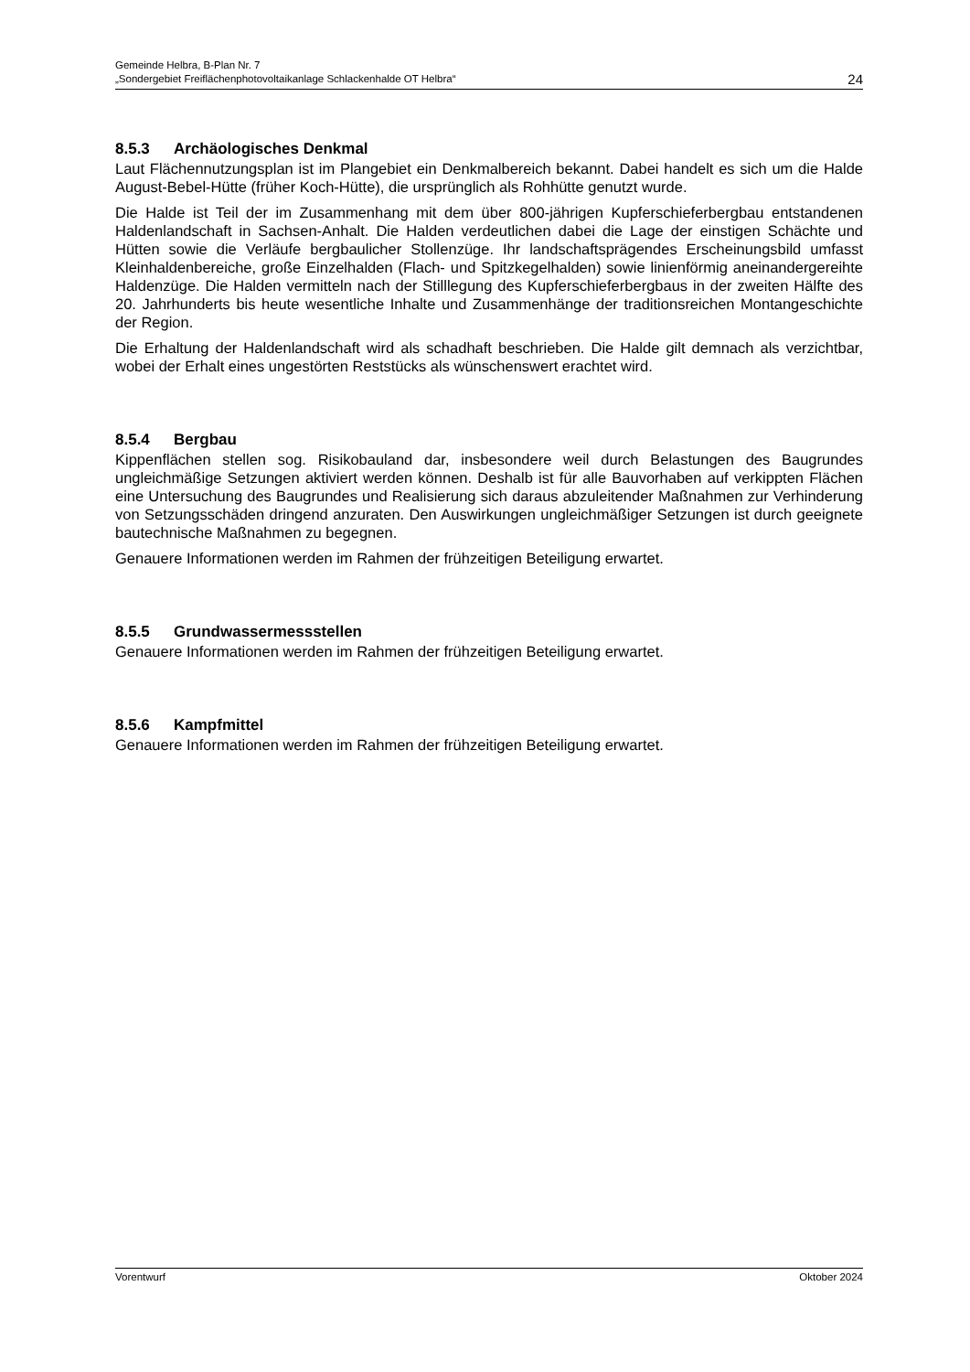Gemeinde Helbra, B-Plan Nr. 7
„Sondergebiet Freiflächenphotovoltaikanlage Schlackenhalde OT Helbra“
24
8.5.3 Archäologisches Denkmal
Laut Flächennutzungsplan ist im Plangebiet ein Denkmalbereich bekannt. Dabei handelt es sich um die Halde August-Bebel-Hütte (früher Koch-Hütte), die ursprünglich als Rohhütte genutzt wurde.
Die Halde ist Teil der im Zusammenhang mit dem über 800-jährigen Kupferschieferbergbau entstandenen Haldenlandschaft in Sachsen-Anhalt. Die Halden verdeutlichen dabei die Lage der einstigen Schächte und Hütten sowie die Verläufe bergbaulicher Stollenzüge. Ihr landschaftsprägendes Erscheinungsbild umfasst Kleinhaldenbereiche, große Einzelhalden (Flach- und Spitzkegelhalden) sowie linienförmig aneinandergereihte Haldenzüge. Die Halden vermitteln nach der Stilllegung des Kupferschieferbergbaus in der zweiten Hälfte des 20. Jahrhunderts bis heute wesentliche Inhalte und Zusammenhänge der traditionsreichen Montangeschichte der Region.
Die Erhaltung der Haldenlandschaft wird als schadhaft beschrieben. Die Halde gilt demnach als verzichtbar, wobei der Erhalt eines ungestörten Reststücks als wünschenswert erachtet wird.
8.5.4 Bergbau
Kippenflächen stellen sog. Risikobauland dar, insbesondere weil durch Belastungen des Baugrundes ungleichmäßige Setzungen aktiviert werden können. Deshalb ist für alle Bauvorhaben auf verkippten Flächen eine Untersuchung des Baugrundes und Realisierung sich daraus abzuleitender Maßnahmen zur Verhinderung von Setzungsschäden dringend anzuraten. Den Auswirkungen ungleichmäßiger Setzungen ist durch geeignete bautechnische Maßnahmen zu begegnen.
Genauere Informationen werden im Rahmen der frühzeitigen Beteiligung erwartet.
8.5.5 Grundwassermessstellen
Genauere Informationen werden im Rahmen der frühzeitigen Beteiligung erwartet.
8.5.6 Kampfmittel
Genauere Informationen werden im Rahmen der frühzeitigen Beteiligung erwartet.
Vorentwurf Oktober 2024